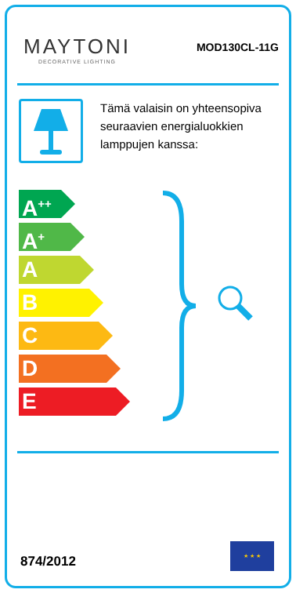MAYTONI
DECORATIVE LIGHTING
MOD130CL-11G
Tämä valaisin on yhteensopiva seuraavien energialuokkien lamppujen kanssa:
A<sup>++</sup>
A<sup>+</sup>
A
B
C
D
E
874/2012
★ ★ ★